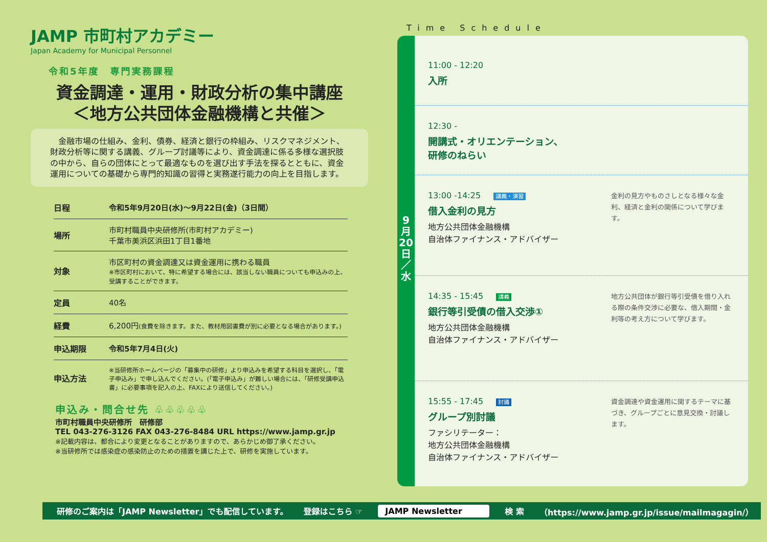JAMP 市町村アカデミー
Japan Academy for Municipal Personnel
令和5年度　専門実務課程
資金調達・運用・財政分析の集中講座
＜地方公共団体金融機構と共催＞
　金融市場の仕組み、金利、債券、経済と銀行の枠組み、リスクマネジメント、財政分析等に関する講義、グループ討議等により、資金調達に係る多様な選択肢の中から、自らの団体にとって最適なものを選び出す手法を探るとともに、資金運用についての基礎から専門的知識の習得と実務遂行能力の向上を目指します。
| 日程 | 令和5年9月20日(水)～9月22日(金)（3日間） |
| 場所 | 市町村職員中央研修所(市町村アカデミー) 千葉市美浜区浜田1丁目1番地 |
| 対象 | 市区町村の資金調達又は資金運用に携わる職員 ※市区町村において、特に希望する場合には、該当しない職員についても申込みの上、受講することができます。 |
| 定員 | 40名 |
| 経費 | 6,200円 (食費を除きます。また、教材用図書費が別に必要となる場合があります。) |
| 申込期限 | 令和5年7月4日(火) |
| 申込方法 | ※当研修所ホームページの「募集中の研修」より申込みを希望する科目を選択し、「電子申込み」で申し込んでください。(「電子申込み」が難しい場合には、「研修受講申込書」に必要事項を記入の上、FAXにより送信してください。) |
申込み・問合せ先 ♧♧♧♧♧
市町村職員中央研修所　研修部
TEL 043-276-3126 FAX 043-276-8484 URL https://www.jamp.gr.jp
※記載内容は、都合により変更となることがありますので、あらかじめ御了承ください。
※当研修所では感染症の感染防止のための措置を講じた上で、研修を実施しています。
Time Schedule
9
月
20
日
／
水
11:00 - 12:20
入所
12:30 -
開講式・オリエンテーション、
研修のねらい
13:00 -14:25 講義・演習
借入金利の見方
地方公共団体金融機構
自治体ファイナンス・アドバイザー
金利の見方やものさしとなる様々な金利、経済と金利の関係について学びます。
14:35 - 15:45 講義
銀行等引受債の借入交渉①
地方公共団体金融機構
自治体ファイナンス・アドバイザー
地方公共団体が銀行等引受債を借り入れる際の条件交渉に必要な、借入期間・金利等の考え方について学びます。
15:55 - 17:45 討議
グループ別討議
ファシリテーター：
地方公共団体金融機構
自治体ファイナンス・アドバイザー
資金調達や資金運用に関するテーマに基づき、グループごとに意見交換・討議します。
研修のご案内は「JAMP Newsletter」でも配信しています。 登録はこちら ☞ JAMP Newsletter 検 索 （https://www.jamp.gr.jp/issue/mailmagagin/）